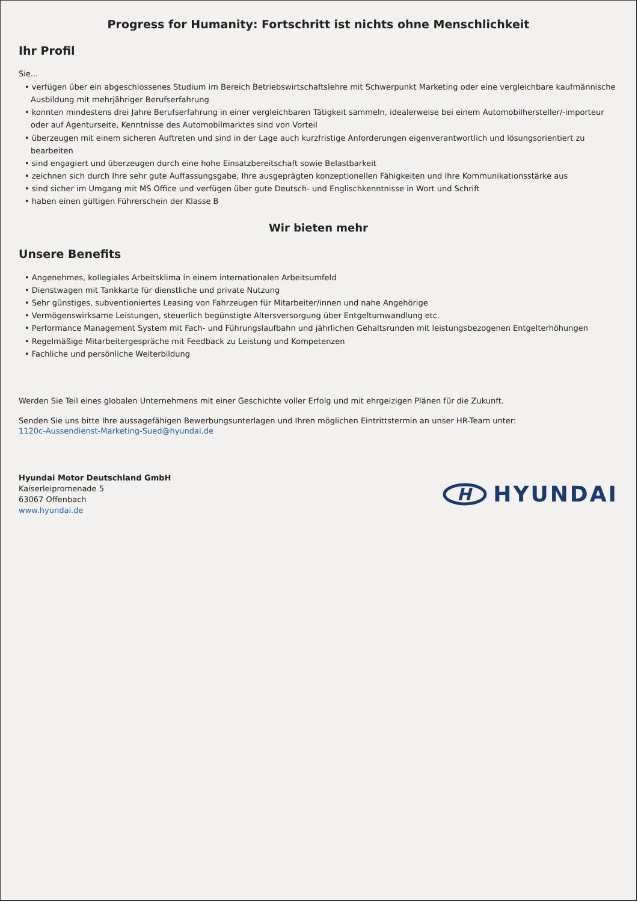Progress for Humanity: Fortschritt ist nichts ohne Menschlichkeit
Ihr Profil
Sie...
• verfügen über ein abgeschlossenes Studium im Bereich Betriebswirtschaftslehre mit Schwerpunkt Marketing oder eine vergleichbare kaufmännische Ausbildung mit mehrjähriger Berufserfahrung
• konnten mindestens drei Jahre Berufserfahrung in einer vergleichbaren Tätigkeit sammeln, idealerweise bei einem Automobilhersteller/-importeur oder auf Agenturseite, Kenntnisse des Automobilmarktes sind von Vorteil
• überzeugen mit einem sicheren Auftreten und sind in der Lage auch kurzfristige Anforderungen eigenverantwortlich und lösungsorientiert zu bearbeiten
• sind engagiert und überzeugen durch eine hohe Einsatzbereitschaft sowie Belastbarkeit
• zeichnen sich durch Ihre sehr gute Auffassungsgabe, Ihre ausgeprägten konzeptionellen Fähigkeiten und Ihre Kommunikationsstärke aus
• sind sicher im Umgang mit MS Office und verfügen über gute Deutsch- und Englischkenntnisse in Wort und Schrift
• haben einen gültigen Führerschein der Klasse B
Wir bieten mehr
Unsere Benefits
• Angenehmes, kollegiales Arbeitsklima in einem internationalen Arbeitsumfeld
• Dienstwagen mit Tankkarte für dienstliche und private Nutzung
• Sehr günstiges, subventioniertes Leasing von Fahrzeugen für Mitarbeiter/innen und nahe Angehörige
• Vermögenswirksame Leistungen, steuerlich begünstigte Altersversorgung über Entgeltumwandlung etc.
• Performance Management System mit Fach- und Führungslaufbahn und jährlichen Gehaltsrunden mit leistungsbezogenen Entgelterhöhungen
• Regelmäßige Mitarbeitergespräche mit Feedback zu Leistung und Kompetenzen
• Fachliche und persönliche Weiterbildung
Werden Sie Teil eines globalen Unternehmens mit einer Geschichte voller Erfolg und mit ehrgeizigen Plänen für die Zukunft.
Senden Sie uns bitte Ihre aussagefähigen Bewerbungsunterlagen und Ihren möglichen Eintrittstermin an unser HR-Team unter:
1120c-Aussendienst-Marketing-Sued@hyundai.de
Hyundai Motor Deutschland GmbH
Kaiserleipromenade 5
63067 Offenbach
www.hyundai.de
H
HYUNDAI